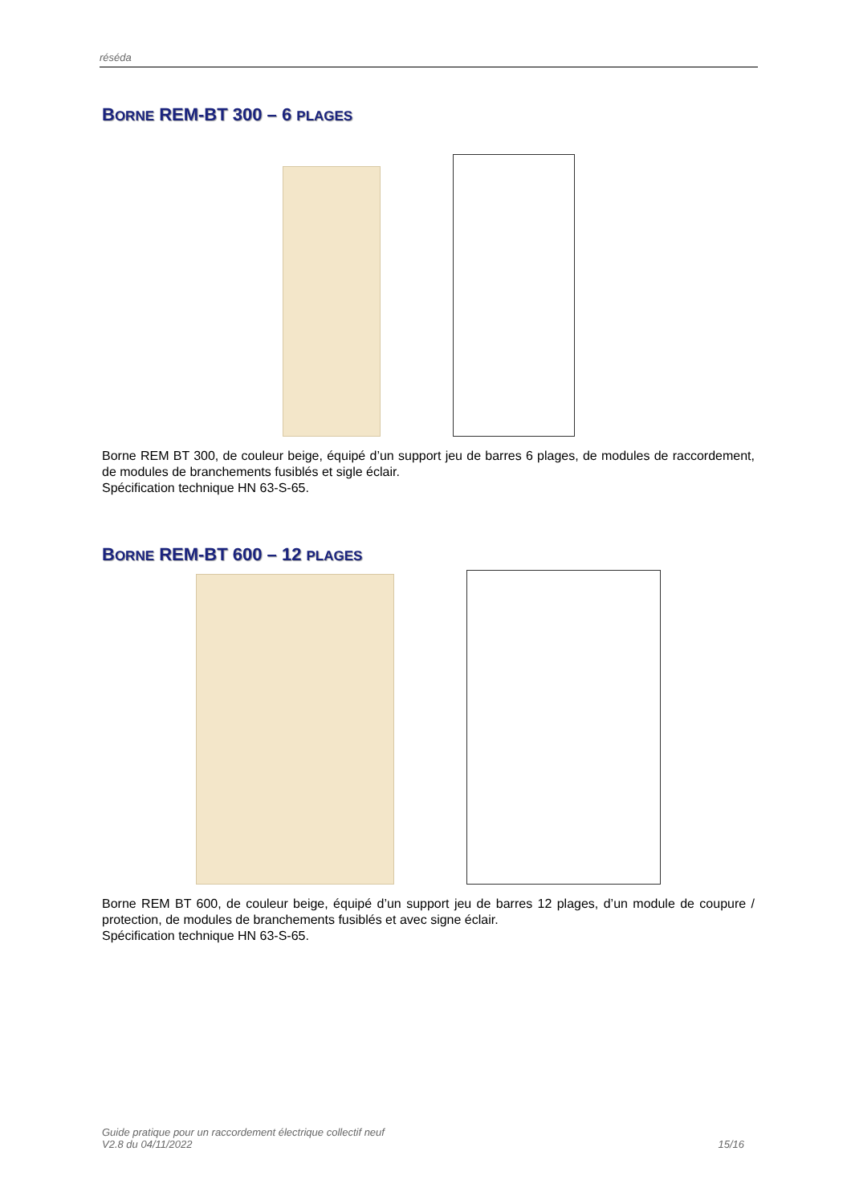réséda
BORNE REM-BT 300 – 6 PLAGES
Borne REM BT 300, de couleur beige, équipé d’un support jeu de barres 6 plages, de modules de raccordement, de modules de branchements fusiblés et sigle éclair.
Spécification technique HN 63-S-65.
BORNE REM-BT 600 – 12 PLAGES
Borne REM BT 600, de couleur beige, équipé d’un support jeu de barres 12 plages, d’un module de coupure / protection, de modules de branchements fusiblés et avec signe éclair.
Spécification technique HN 63-S-65.
Guide pratique pour un raccordement électrique collectif neuf
V2.8 du 04/11/2022
15/16